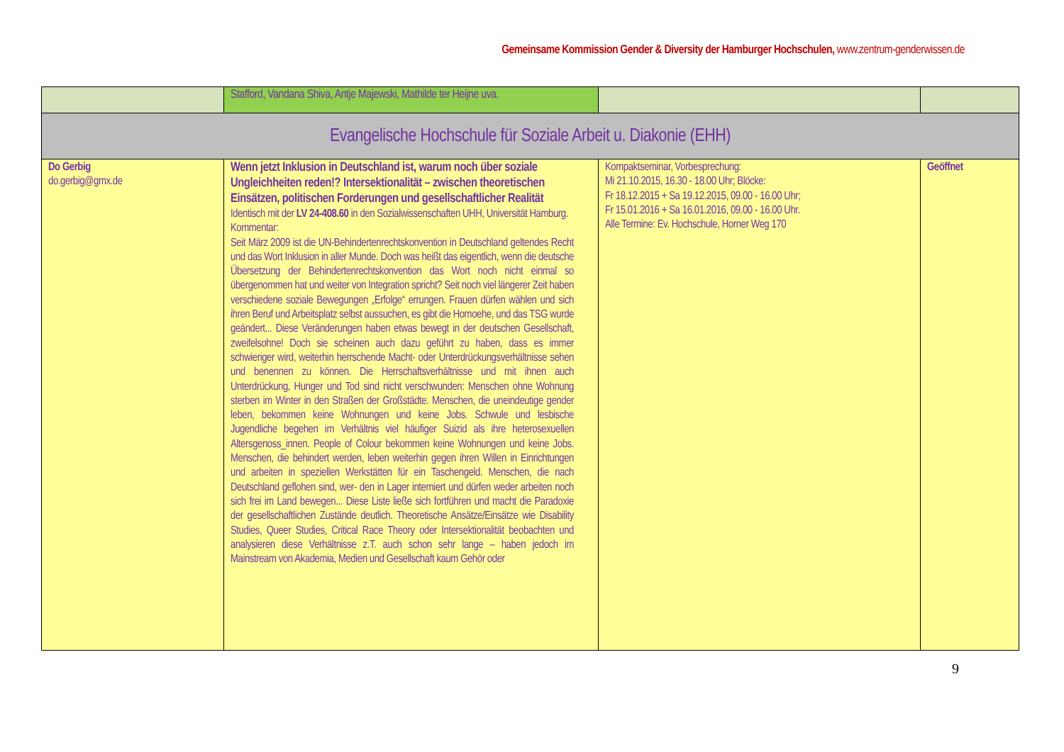Gemeinsame Kommission Gender & Diversity der Hamburger Hochschulen, www.zentrum-genderwissen.de
| | Stafford, Vandana Shiva, Antje Majewski, Mathilde ter Heijne uva. | | |
| Evangelische Hochschule für Soziale Arbeit u. Diakonie (EHH) | | | |
| Do Gerbig do.gerbig@gmx.de | Wenn jetzt Inklusion in Deutschland ist, warum noch über soziale Ungleichheiten reden!? Intersektionalität – zwischen theoretischen Einsätzen, politischen Forderungen und gesellschaftlicher Realität Identisch mit der LV 24-408.60 in den Sozialwissenschaften UHH, Universität Hamburg. Kommentar: Seit März 2009 ist die UN-Behindertenrechtskonvention in Deutschland geltendes Recht und das Wort Inklusion in aller Munde. Doch was heißt das eigentlich, wenn die deutsche Übersetzung der Behindertenrechtskonvention das Wort noch nicht einmal so übergenommen hat und weiter von Integration spricht? Seit noch viel längerer Zeit haben verschiedene soziale Bewegungen „Erfolge“ errungen. Frauen dürfen wählen und sich ihren Beruf und Arbeitsplatz selbst aussuchen, es gibt die Homoehe, und das TSG wurde geändert... Diese Veränderungen haben etwas bewegt in der deutschen Gesellschaft, zweifelsohne! Doch sie scheinen auch dazu geführt zu haben, dass es immer schwieriger wird, weiterhin herrschende Macht- oder Unterdrückungsverhältnisse sehen und benennen zu können. Die Herrschaftsverhältnisse und mit ihnen auch Unterdrückung, Hunger und Tod sind nicht verschwunden: Menschen ohne Wohnung sterben im Winter in den Straßen der Großstädte. Menschen, die uneindeutige gender leben, bekommen keine Wohnungen und keine Jobs. Schwule und lesbische Jugendliche begehen im Verhältnis viel häufiger Suizid als ihre heterosexuellen Altersgenoss_innen. People of Colour bekommen keine Wohnungen und keine Jobs. Menschen, die behindert werden, leben weiterhin gegen ihren Willen in Einrichtungen und arbeiten in speziellen Werkstätten für ein Taschengeld. Menschen, die nach Deutschland geflohen sind, wer- den in Lager interniert und dürfen weder arbeiten noch sich frei im Land bewegen... Diese Liste ließe sich fortführen und macht die Paradoxie der gesellschaftlichen Zustände deutlich. Theoretische Ansätze/Einsätze wie Disability Studies, Queer Studies, Critical Race Theory oder Intersektionalität beobachten und analysieren diese Verhältnisse z.T. auch schon sehr lange – haben jedoch im Mainstream von Akademia, Medien und Gesellschaft kaum Gehör oder | Kompaktseminar, Vorbesprechung: Mi 21.10.2015, 16.30 - 18.00 Uhr; Blöcke: Fr 18.12.2015 + Sa 19.12.2015, 09.00 - 16.00 Uhr; Fr 15.01.2016 + Sa 16.01.2016, 09.00 - 16.00 Uhr. Alle Termine: Ev. Hochschule, Horner Weg 170 | Geöffnet |
9